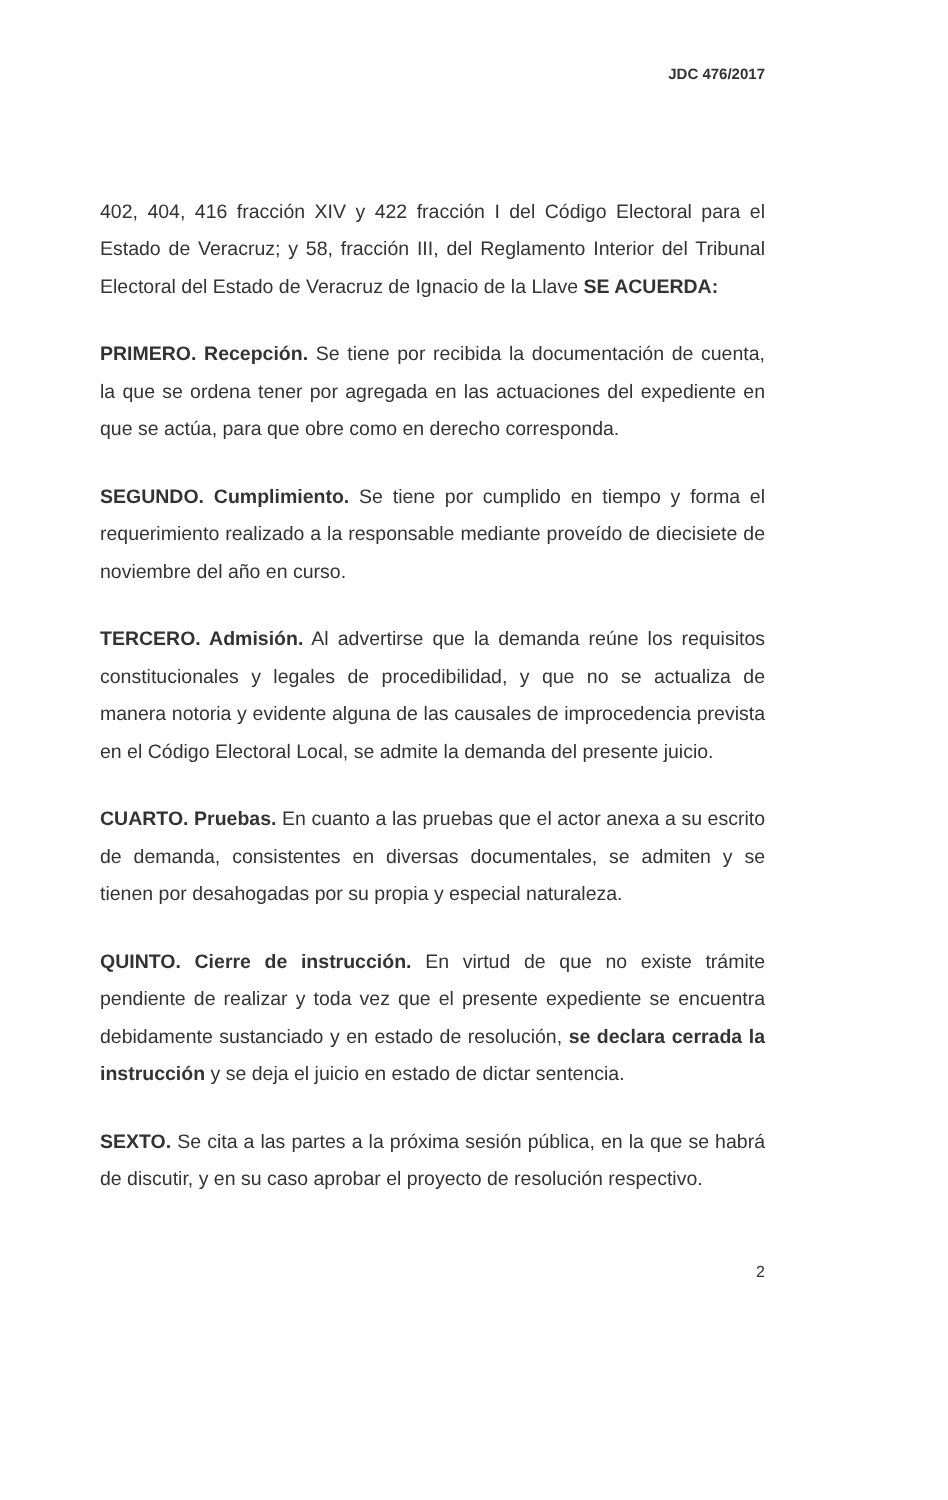JDC 476/2017
402, 404, 416 fracción XIV y 422 fracción I del Código Electoral para el Estado de Veracruz; y 58, fracción III, del Reglamento Interior del Tribunal Electoral del Estado de Veracruz de Ignacio de la Llave SE ACUERDA:
PRIMERO. Recepción. Se tiene por recibida la documentación de cuenta, la que se ordena tener por agregada en las actuaciones del expediente en que se actúa, para que obre como en derecho corresponda.
SEGUNDO. Cumplimiento. Se tiene por cumplido en tiempo y forma el requerimiento realizado a la responsable mediante proveído de diecisiete de noviembre del año en curso.
TERCERO. Admisión. Al advertirse que la demanda reúne los requisitos constitucionales y legales de procedibilidad, y que no se actualiza de manera notoria y evidente alguna de las causales de improcedencia prevista en el Código Electoral Local, se admite la demanda del presente juicio.
CUARTO. Pruebas. En cuanto a las pruebas que el actor anexa a su escrito de demanda, consistentes en diversas documentales, se admiten y se tienen por desahogadas por su propia y especial naturaleza.
QUINTO. Cierre de instrucción. En virtud de que no existe trámite pendiente de realizar y toda vez que el presente expediente se encuentra debidamente sustanciado y en estado de resolución, se declara cerrada la instrucción y se deja el juicio en estado de dictar sentencia.
SEXTO. Se cita a las partes a la próxima sesión pública, en la que se habrá de discutir, y en su caso aprobar el proyecto de resolución respectivo.
2